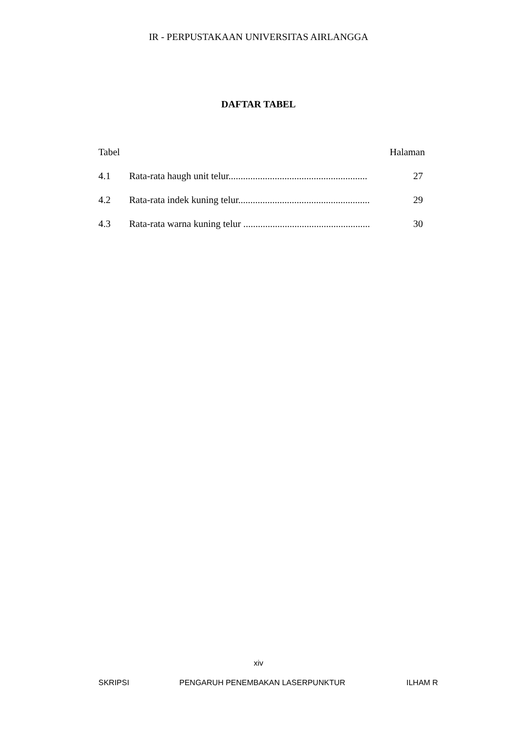IR - PERPUSTAKAAN UNIVERSITAS AIRLANGGA
DAFTAR TABEL
Tabel Halaman
4.1 Rata-rata haugh unit telur......................................................... 27
4.2 Rata-rata indek kuning telur...................................................... 29
4.3 Rata-rata warna kuning telur .................................................... 30
xiv
SKRIPSI PENGARUH PENEMBAKAN LASERPUNKTUR ILHAM R